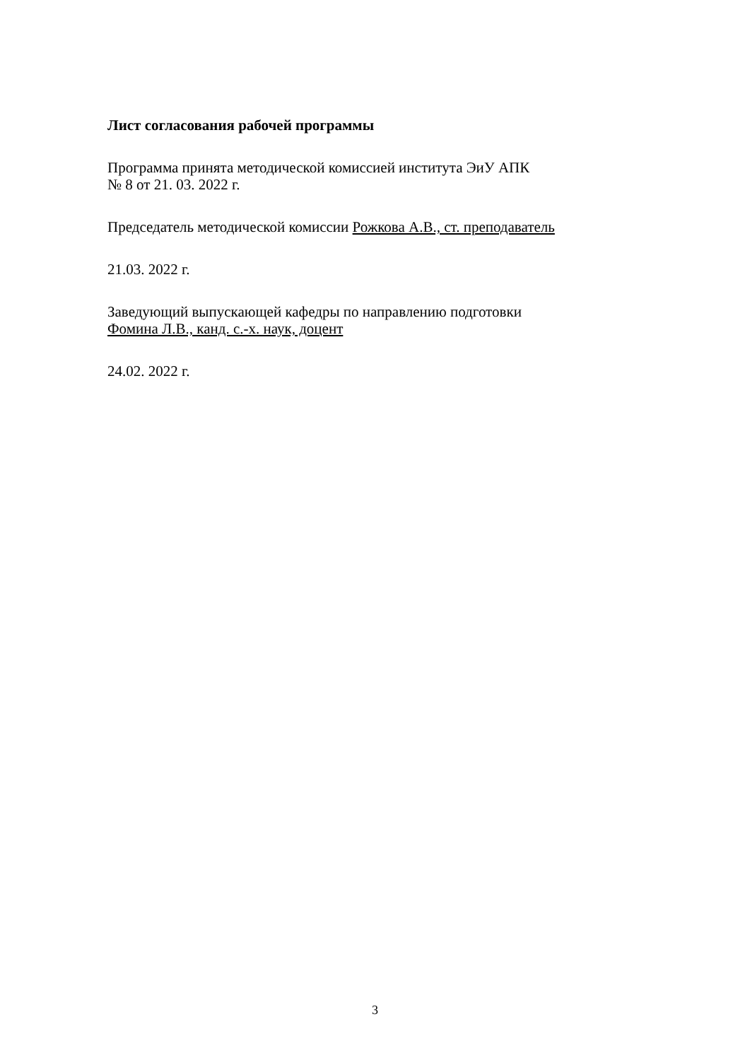Лист согласования рабочей программы
Программа принята методической комиссией института ЭиУ АПК
№ 8 от 21. 03. 2022 г.
Председатель методической комиссии Рожкова А.В., ст. преподаватель
21.03. 2022 г.
Заведующий выпускающей кафедры по направлению подготовки
Фомина Л.В., канд. с.-х. наук, доцент
24.02. 2022 г.
3